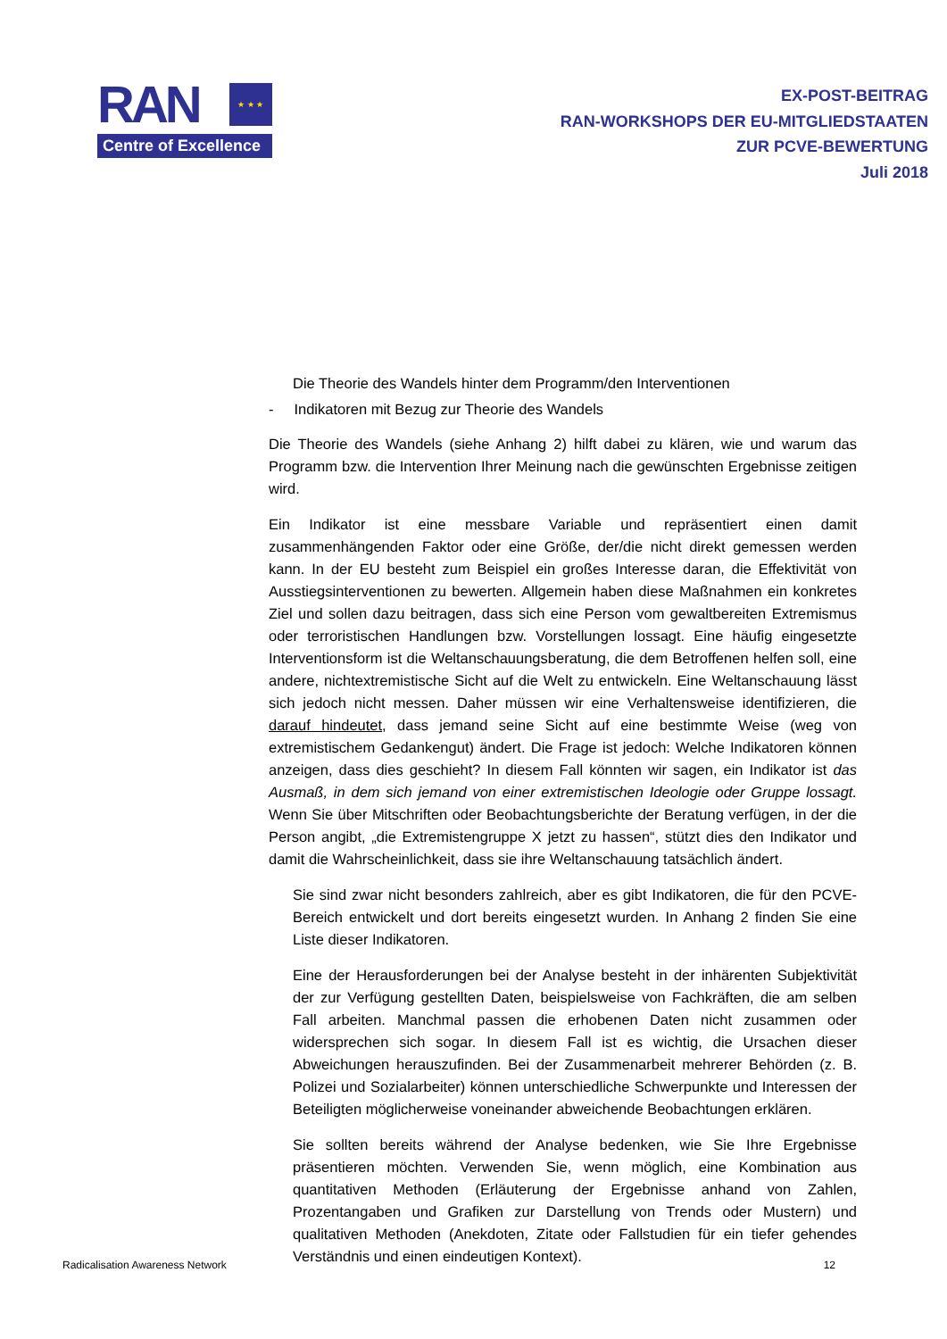RAN
★ ★ ★
Centre of Excellence
EX-POST-BEITRAG
RAN-WORKSHOPS DER EU-MITGLIEDSTAATEN
ZUR PCVE-BEWERTUNG
Juli 2018
Die Theorie des Wandels hinter dem Programm/den Interventionen
- Indikatoren mit Bezug zur Theorie des Wandels
Die Theorie des Wandels (siehe Anhang 2) hilft dabei zu klären, wie und warum das Programm bzw. die Intervention Ihrer Meinung nach die gewünschten Ergebnisse zeitigen wird.
Ein Indikator ist eine messbare Variable und repräsentiert einen damit zusammenhängenden Faktor oder eine Größe, der/die nicht direkt gemessen werden kann. In der EU besteht zum Beispiel ein großes Interesse daran, die Effektivität von Ausstiegsinterventionen zu bewerten. Allgemein haben diese Maßnahmen ein konkretes Ziel und sollen dazu beitragen, dass sich eine Person vom gewaltbereiten Extremismus oder terroristischen Handlungen bzw. Vorstellungen lossagt. Eine häufig eingesetzte Interventionsform ist die Weltanschauungsberatung, die dem Betroffenen helfen soll, eine andere, nichtextremistische Sicht auf die Welt zu entwickeln. Eine Weltanschauung lässt sich jedoch nicht messen. Daher müssen wir eine Verhaltensweise identifizieren, die darauf hindeutet, dass jemand seine Sicht auf eine bestimmte Weise (weg von extremistischem Gedankengut) ändert. Die Frage ist jedoch: Welche Indikatoren können anzeigen, dass dies geschieht? In diesem Fall könnten wir sagen, ein Indikator ist das Ausmaß, in dem sich jemand von einer extremistischen Ideologie oder Gruppe lossagt. Wenn Sie über Mitschriften oder Beobachtungsberichte der Beratung verfügen, in der die Person angibt, „die Extremistengruppe X jetzt zu hassen“, stützt dies den Indikator und damit die Wahrscheinlichkeit, dass sie ihre Weltanschauung tatsächlich ändert.
Sie sind zwar nicht besonders zahlreich, aber es gibt Indikatoren, die für den PCVE-Bereich entwickelt und dort bereits eingesetzt wurden. In Anhang 2 finden Sie eine Liste dieser Indikatoren.
Eine der Herausforderungen bei der Analyse besteht in der inhärenten Subjektivität der zur Verfügung gestellten Daten, beispielsweise von Fachkräften, die am selben Fall arbeiten. Manchmal passen die erhobenen Daten nicht zusammen oder widersprechen sich sogar. In diesem Fall ist es wichtig, die Ursachen dieser Abweichungen herauszufinden. Bei der Zusammenarbeit mehrerer Behörden (z. B. Polizei und Sozialarbeiter) können unterschiedliche Schwerpunkte und Interessen der Beteiligten möglicherweise voneinander abweichende Beobachtungen erklären.
Sie sollten bereits während der Analyse bedenken, wie Sie Ihre Ergebnisse präsentieren möchten. Verwenden Sie, wenn möglich, eine Kombination aus quantitativen Methoden (Erläuterung der Ergebnisse anhand von Zahlen, Prozentangaben und Grafiken zur Darstellung von Trends oder Mustern) und qualitativen Methoden (Anekdoten, Zitate oder Fallstudien für ein tiefer gehendes Verständnis und einen eindeutigen Kontext).
Radicalisation Awareness Network 12